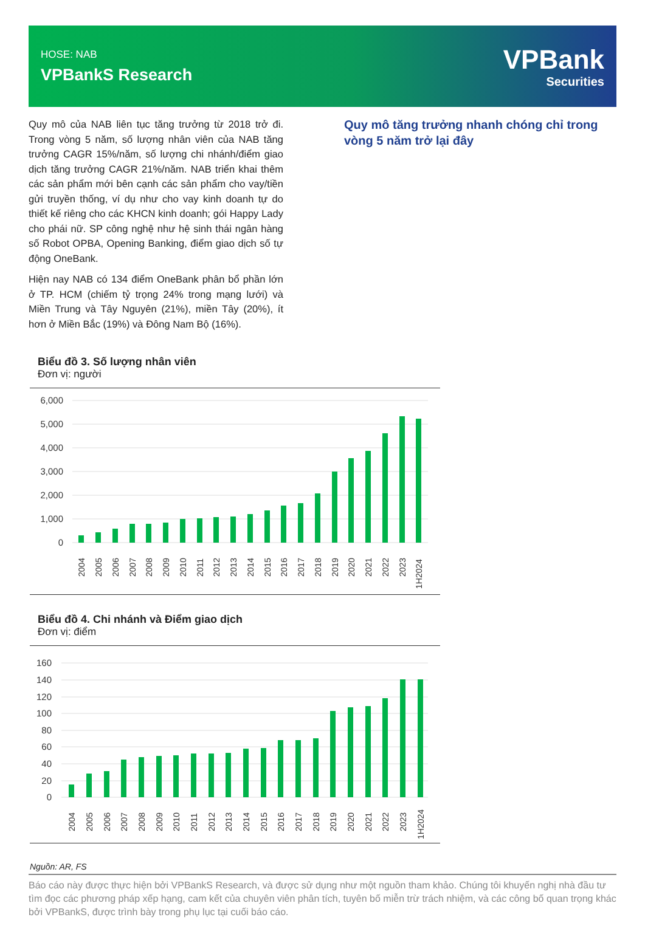HOSE: NAB
VPBankS Research
VPBank
Securities
Quy mô của NAB liên tục tăng trưởng từ 2018 trở đi. Trong vòng 5 năm, số lượng nhân viên của NAB tăng trưởng CAGR 15%/năm, số lượng chi nhánh/điểm giao dịch tăng trưởng CAGR 21%/năm. NAB triển khai thêm các sản phẩm mới bên cạnh các sản phẩm cho vay/tiền gửi truyền thống, ví dụ như cho vay kinh doanh tự do thiết kế riêng cho các KHCN kinh doanh; gói Happy Lady cho phái nữ. SP công nghệ như hệ sinh thái ngân hàng số Robot OPBA, Opening Banking, điểm giao dịch số tự động OneBank.
Hiện nay NAB có 134 điểm OneBank phân bổ phần lớn ở TP. HCM (chiếm tỷ trọng 24% trong mạng lưới) và Miền Trung và Tây Nguyên (21%), miền Tây (20%), ít hơn ở Miền Bắc (19%) và Đông Nam Bộ (16%).
Quy mô tăng trưởng nhanh chóng chỉ trong vòng 5 năm trở lại đây
Biểu đồ 3. Số lượng nhân viên
Đơn vị: người
6,000
5,000
4,000
3,000
2,000
1,000
0
2004
2005
2006
2007
2008
2009
2010
2011
2012
2013
2014
2015
2016
2017
2018
2019
2020
2021
2022
2023
1H2024
Biểu đồ 4. Chi nhánh và Điểm giao dịch
Đơn vị: điểm
160
140
120
100
80
60
40
20
0
2004
2005
2006
2007
2008
2009
2010
2011
2012
2013
2014
2015
2016
2017
2018
2019
2020
2021
2022
2023
1H2024
Nguồn: AR, FS
Báo cáo này được thực hiện bởi VPBankS Research, và được sử dụng như một nguồn tham khảo. Chúng tôi khuyến nghị nhà đầu tư tìm đọc các phương pháp xếp hạng, cam kết của chuyên viên phân tích, tuyên bố miễn trừ trách nhiệm, và các công bố quan trọng khác bởi VPBankS, được trình bày trong phụ lục tại cuối báo cáo.